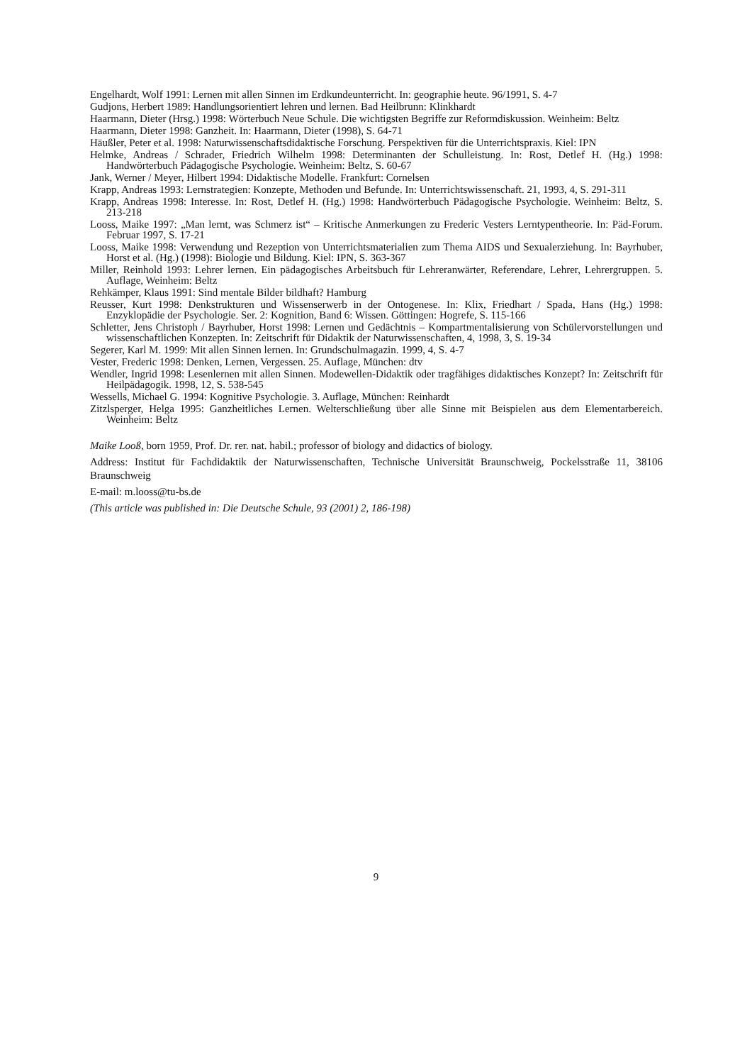Engelhardt, Wolf 1991: Lernen mit allen Sinnen im Erdkundeunterricht. In: geographie heute. 96/1991, S. 4-7
Gudjons, Herbert 1989: Handlungsorientiert lehren und lernen. Bad Heilbrunn: Klinkhardt
Haarmann, Dieter (Hrsg.) 1998: Wörterbuch Neue Schule. Die wichtigsten Begriffe zur Reformdiskussion. Weinheim: Beltz
Haarmann, Dieter 1998: Ganzheit. In: Haarmann, Dieter (1998), S. 64-71
Häußler, Peter et al. 1998: Naturwissenschaftsdidaktische Forschung. Perspektiven für die Unterrichtspraxis. Kiel: IPN
Helmke, Andreas / Schrader, Friedrich Wilhelm 1998: Determinanten der Schulleistung. In: Rost, Detlef H. (Hg.) 1998: Handwörterbuch Pädagogische Psychologie. Weinheim: Beltz, S. 60-67
Jank, Werner / Meyer, Hilbert 1994: Didaktische Modelle. Frankfurt: Cornelsen
Krapp, Andreas 1993: Lernstrategien: Konzepte, Methoden und Befunde. In: Unterrichtswissenschaft. 21, 1993, 4, S. 291-311
Krapp, Andreas 1998: Interesse. In: Rost, Detlef H. (Hg.) 1998: Handwörterbuch Pädagogische Psychologie. Weinheim: Beltz, S. 213-218
Looss, Maike 1997: „Man lernt, was Schmerz ist“ – Kritische Anmerkungen zu Frederic Vesters Lerntypentheorie. In: Päd-Forum. Februar 1997, S. 17-21
Looss, Maike 1998: Verwendung und Rezeption von Unterrichtsmaterialien zum Thema AIDS und Sexualerziehung. In: Bayrhuber, Horst et al. (Hg.) (1998): Biologie und Bildung. Kiel: IPN, S. 363-367
Miller, Reinhold 1993: Lehrer lernen. Ein pädagogisches Arbeitsbuch für Lehreranwärter, Referendare, Lehrer, Lehrergruppen. 5. Auflage, Weinheim: Beltz
Rehkämper, Klaus 1991: Sind mentale Bilder bildhaft? Hamburg
Reusser, Kurt 1998: Denkstrukturen und Wissenserwerb in der Ontogenese. In: Klix, Friedhart / Spada, Hans (Hg.) 1998: Enzyklopädie der Psychologie. Ser. 2: Kognition, Band 6: Wissen. Göttingen: Hogrefe, S. 115-166
Schletter, Jens Christoph / Bayrhuber, Horst 1998: Lernen und Gedächtnis – Kompartmentalisierung von Schülervorstellungen und wissenschaftlichen Konzepten. In: Zeitschrift für Didaktik der Naturwissenschaften, 4, 1998, 3, S. 19-34
Segerer, Karl M. 1999: Mit allen Sinnen lernen. In: Grundschulmagazin. 1999, 4, S. 4-7
Vester, Frederic 1998: Denken, Lernen, Vergessen. 25. Auflage, München: dtv
Wendler, Ingrid 1998: Lesenlernen mit allen Sinnen. Modewellen-Didaktik oder tragfähiges didaktisches Konzept? In: Zeitschrift für Heilpädagogik. 1998, 12, S. 538-545
Wessells, Michael G. 1994: Kognitive Psychologie. 3. Auflage, München: Reinhardt
Zitzlsperger, Helga 1995: Ganzheitliches Lernen. Welterschließung über alle Sinne mit Beispielen aus dem Elementarbereich. Weinheim: Beltz
Maike Looß, born 1959, Prof. Dr. rer. nat. habil.; professor of biology and didactics of biology.
Address: Institut für Fachdidaktik der Naturwissenschaften, Technische Universität Braunschweig, Pockelsstraße 11, 38106 Braunschweig
E-mail: m.looss@tu-bs.de
(This article was published in: Die Deutsche Schule, 93 (2001) 2, 186-198)
9